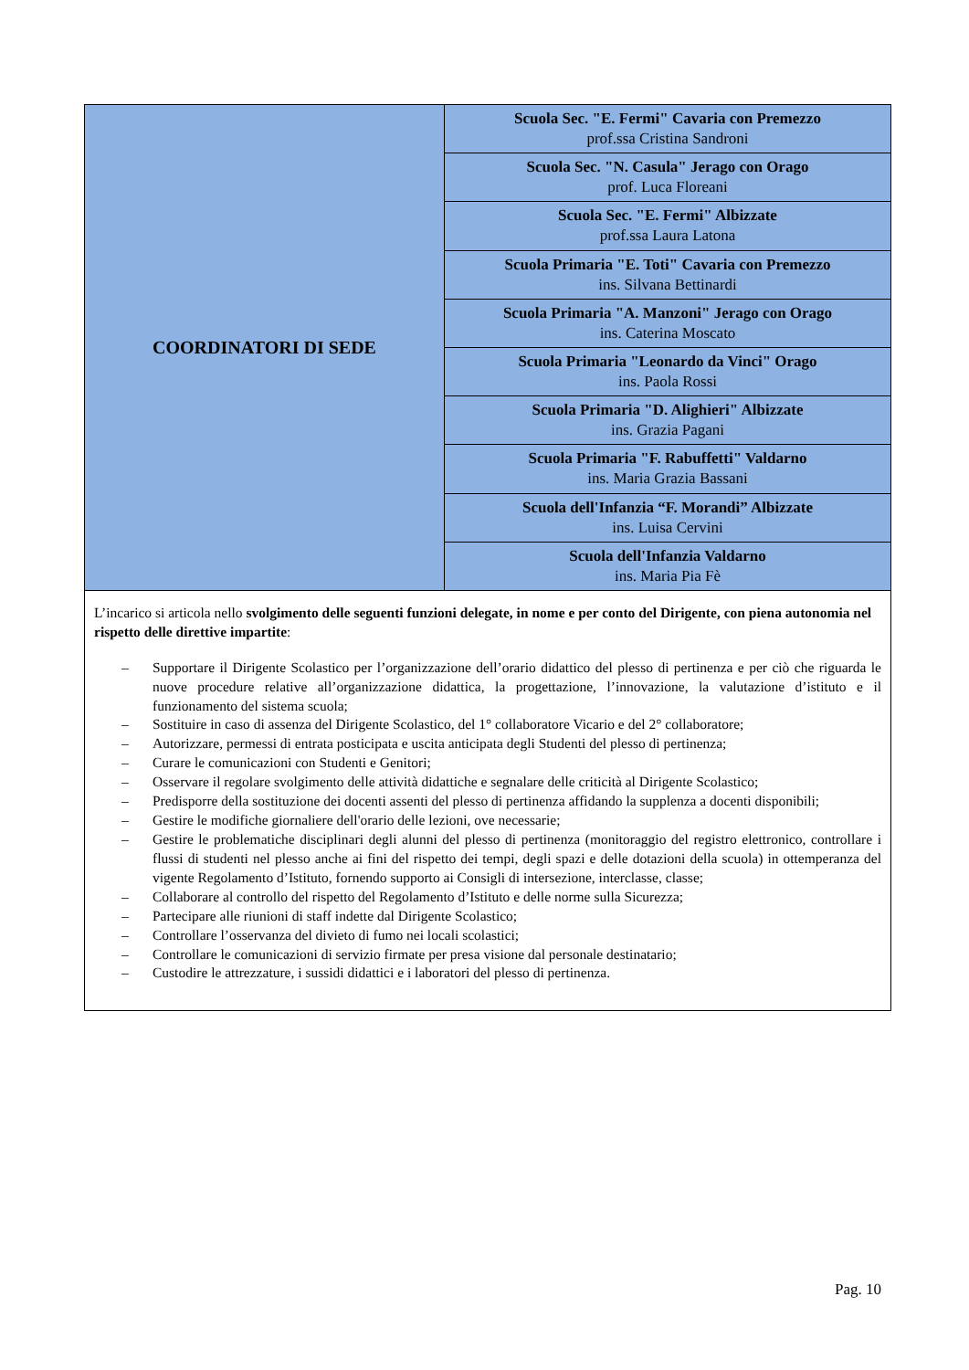| COORDINATORI DI SEDE | Scuola Sec. "E. Fermi" Cavaria con Premezzo prof.ssa Cristina Sandroni |
| | Scuola Sec. "N. Casula" Jerago con Orago prof. Luca Floreani |
| | Scuola Sec. "E. Fermi" Albizzate prof.ssa Laura Latona |
| | Scuola Primaria "E. Toti" Cavaria con Premezzo ins. Silvana Bettinardi |
| | Scuola Primaria "A. Manzoni" Jerago con Orago ins. Caterina Moscato |
| | Scuola Primaria "Leonardo da Vinci" Orago ins. Paola Rossi |
| | Scuola Primaria "D. Alighieri" Albizzate ins. Grazia Pagani |
| | Scuola Primaria "F. Rabuffetti" Valdarno ins. Maria Grazia Bassani |
| | Scuola dell'Infanzia “F. Morandi” Albizzate ins. Luisa Cervini |
| | Scuola dell'Infanzia Valdarno ins. Maria Pia Fè |
| L’incarico si articola nello svolgimento delle seguenti funzioni delegate, in nome e per conto del Dirigente, con piena autonomia nel rispetto delle direttive impartite : – Supportare il Dirigente Scolastico per l’organizzazione dell’orario didattico del plesso di pertinenza e per ciò che riguarda le nuove procedure relative all’organizzazione didattica, la progettazione, l’innovazione, la valutazione d’istituto e il funzionamento del sistema scuola; – Sostituire in caso di assenza del Dirigente Scolastico, del 1° collaboratore Vicario e del 2° collaboratore; – Autorizzare, permessi di entrata posticipata e uscita anticipata degli Studenti del plesso di pertinenza; – Curare le comunicazioni con Studenti e Genitori; – Osservare il regolare svolgimento delle attività didattiche e segnalare delle criticità al Dirigente Scolastico; – Predisporre della sostituzione dei docenti assenti del plesso di pertinenza affidando la supplenza a docenti disponibili; – Gestire le modifiche giornaliere dell'orario delle lezioni, ove necessarie; – Gestire le problematiche disciplinari degli alunni del plesso di pertinenza (monitoraggio del registro elettronico, controllare i flussi di studenti nel plesso anche ai fini del rispetto dei tempi, degli spazi e delle dotazioni della scuola) in ottemperanza del vigente Regolamento d’Istituto, fornendo supporto ai Consigli di intersezione, interclasse, classe; – Collaborare al controllo del rispetto del Regolamento d’Istituto e delle norme sulla Sicurezza; – Partecipare alle riunioni di staff indette dal Dirigente Scolastico; – Controllare l’osservanza del divieto di fumo nei locali scolastici; – Controllare le comunicazioni di servizio firmate per presa visione dal personale destinatario; – Custodire le attrezzature, i sussidi didattici e i laboratori del plesso di pertinenza. | |
Pag. 10